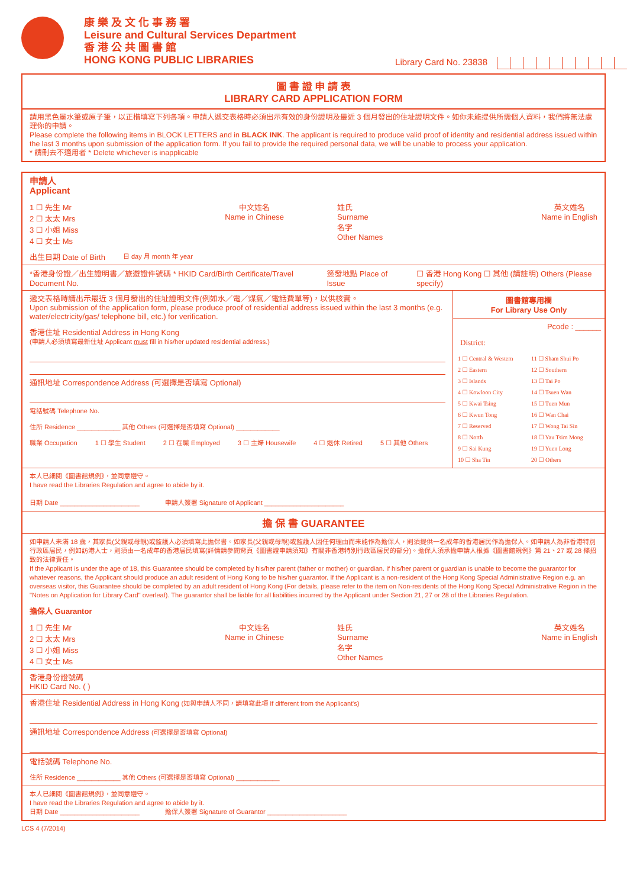康 樂 及 文 化 事 務 署
Leisure and Cultural Services Department
香 港 公 共 圖 書 館
HONG KONG PUBLIC LIBRARIES
Library Card No. 23838
圖 書 證 申 請 表
LIBRARY CARD APPLICATION FORM
請用黑色墨水筆或原子筆，以正楷填寫下列各項。申請人遞交表格時必須出示有效的身份證明及最近 3 個月發出的住址證明文件。如你未能提供所需個人資料，我們將無法處理你的申請。
Please complete the following items in BLOCK LETTERS and in BLACK INK. The applicant is required to produce valid proof of identity and residential address issued within the last 3 months upon submission of the application form. If you fail to provide the required personal data, we will be unable to process your application.
* 請刪去不適用者 * Delete whichever is inapplicable
申請人
Applicant
1 ☐ 先生 Mr
2 ☐ 太太 Mrs
3 ☐ 小姐 Miss
4 ☐ 女士 Ms
中文姓名
Name in Chinese
姓氏
Surname
名字
Other Names
英文姓名
Name in English
出生日期 Date of Birth 日 day 月 month 年 year
*香港身份證／出生證明書／旅遊證件號碼 * HKID Card/Birth Certificate/Travel Document No. 簽發地點 Place of Issue ☐ 香港 Hong Kong ☐ 其他 (請註明) Others (Please specify)
遞交表格時請出示最近 3 個月發出的住址證明文件(例如水／電／煤氣／電話費單等)，以供核實。
Upon submission of the application form, please produce proof of residential address issued within the last 3 months (e.g. water/electricity/gas/ telephone bill, etc.) for verification.
香港住址 Residential Address in Hong Kong
(申請人必須填寫最新住址 Applicant must fill in his/her updated residential address.)
通訊地址 Correspondence Address (可選擇是否填寫 Optional)
電話號碼 Telephone No.
住所 Residence ____________ 其他 Others (可選擇是否填寫 Optional) ____________
職業 Occupation 1 ☐ 學生 Student 2 ☐ 在職 Employed 3 ☐ 主婦 Housewife 4 ☐ 退休 Retired 5 ☐ 其他 Others
圖書館專用欄
For Library Use Only
Pcode : ______
District:
1 ☐ Central & Western 11 ☐ Sham Shui Po 2 ☐ Eastern 12 ☐ Southern 3 ☐ Islands 13 ☐ Tai Po 4 ☐ Kowloon City 14 ☐ Tsuen Wan 5 ☐ Kwai Tsing 15 ☐ Tuen Mun 6 ☐ Kwun Tong 16 ☐ Wan Chai 7 ☐ Reserved 17 ☐ Wong Tai Sin 8 ☐ North 18 ☐ Yau Tsim Mong 9 ☐ Sai Kung 19 ☐ Yuen Long 10 ☐ Sha Tin 20 ☐ Others
本人已細閱《圖書館規例》，並同意遵守。
I have read the Libraries Regulation and agree to abide by it.
日期 Date ______________________ 申請人簽署 Signature of Applicant ______________________
擔 保 書 GUARANTEE
如申請人未滿 18 歲，其家長(父親或母親)或監護人必須填寫此擔保書。如家長(父親或母親)或監護人因任何理由而未能作為擔保人，則須提供一名成年的香港居民作為擔保人。如申請人為非香港特別行政區居民，例如訪港人士，則須由一名成年的香港居民填寫(詳情請參閱背頁《圖書證申請須知》有關非香港特別行政區居民的部分)。擔保人須承擔申請人根據《圖書館規例》第 21、27 或 28 條招致的法律責任。
If the Applicant is under the age of 18, this Guarantee should be completed by his/her parent (father or mother) or guardian. If his/her parent or guardian is unable to become the guarantor for whatever reasons, the Applicant should produce an adult resident of Hong Kong to be his/her guarantor. If the Applicant is a non-resident of the Hong Kong Special Administrative Region e.g. an overseas visitor, this Guarantee should be completed by an adult resident of Hong Kong (For details, please refer to the item on Non-residents of the Hong Kong Special Administrative Region in the "Notes on Application for Library Card" overleaf). The guarantor shall be liable for all liabilities incurred by the Applicant under Section 21, 27 or 28 of the Libraries Regulation.
擔保人 Guarantor
1 ☐ 先生 Mr
2 ☐ 太太 Mrs
3 ☐ 小姐 Miss
4 ☐ 女士 Ms
中文姓名
Name in Chinese
姓氏
Surname
名字
Other Names
英文姓名
Name in English
香港身份證號碼
HKID Card No. ( )
香港住址 Residential Address in Hong Kong (如與申請人不同，請填寫此項 If different from the Applicant's)
通訊地址 Correspondence Address (可選擇是否填寫 Optional)
電話號碼 Telephone No.
住所 Residence ____________ 其他 Others (可選擇是否填寫 Optional) ____________
本人已細閱《圖書館規例》，並同意遵守。
I have read the Libraries Regulation and agree to abide by it.
日期 Date ______________________ 擔保人簽署 Signature of Guarantor ______________________
LCS 4 (7/2014)